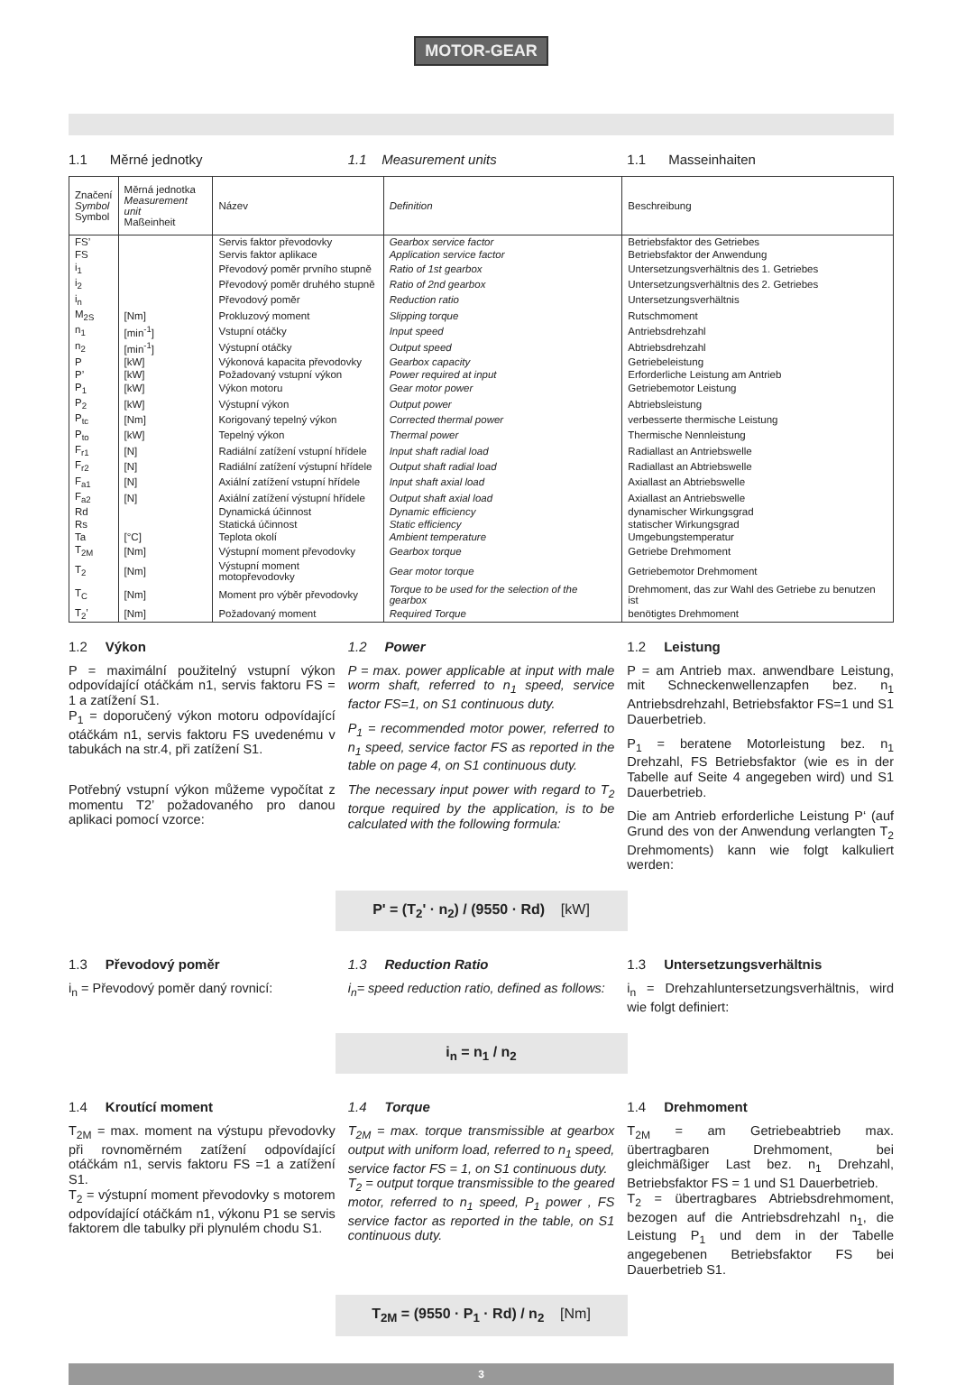MOTOR-GEAR
1.1 Měrné jednotky 1.1 Measurement units 1.1 Masseinhaiten
| Značení Symbol Symbol | Měrná jednotka Measurement unit Maßeinheit | Název | Definition | Beschreibung |
| --- | --- | --- | --- | --- |
| FS’ | | Servis faktor převodovky | Gearbox service factor | Betriebsfaktor des Getriebes |
| FS | | Servis faktor aplikace | Application service factor | Betriebsfaktor der Anwendung |
| i<sub>1</sub> | | Převodový poměr prvního stupně | Ratio of 1st gearbox | Untersetzungsverhältnis des 1. Getriebes |
| i<sub>2</sub> | | Převodový poměr druhého stupně | Ratio of 2nd gearbox | Untersetzungsverhältnis des 2. Getriebes |
| i<sub>n</sub> | | Převodový poměr | Reduction ratio | Untersetzungsverhältnis |
| M<sub>2S</sub> | [Nm] | Prokluzový moment | Slipping torque | Rutschmoment |
| n<sub>1</sub> | [min<sup>-1</sup>] | Vstupní otáčky | Input speed | Antriebsdrehzahl |
| n<sub>2</sub> | [min<sup>-1</sup>] | Výstupní otáčky | Output speed | Abtriebsdrehzahl |
| P | [kW] | Výkonová kapacita převodovky | Gearbox capacity | Getriebeleistung |
| P’ | [kW] | Požadovaný vstupní výkon | Power required at input | Erforderliche Leistung am Antrieb |
| P<sub>1</sub> | [kW] | Výkon motoru | Gear motor power | Getriebemotor Leistung |
| P<sub>2</sub> | [kW] | Výstupní výkon | Output power | Abtriebsleistung |
| P<sub>tc</sub> | [Nm] | Korigovaný tepelný výkon | Corrected thermal power | verbesserte thermische Leistung |
| P<sub>to</sub> | [kW] | Tepelný výkon | Thermal power | Thermische Nennleistung |
| F<sub>r1</sub> | [N] | Radiální zatížení vstupní hřídele | Input shaft radial load | Radiallast an Antriebswelle |
| F<sub>r2</sub> | [N] | Radiální zatížení výstupní hřídele | Output shaft radial load | Radiallast an Abtriebswelle |
| F<sub>a1</sub> | [N] | Axiální zatížení vstupní hřídele | Input shaft axial load | Axiallast an Abtriebswelle |
| F<sub>a2</sub> | [N] | Axiální zatížení výstupní hřídele | Output shaft axial load | Axiallast an Antriebswelle |
| Rd | | Dynamická účinnost | Dynamic efficiency | dynamischer Wirkungsgrad |
| Rs | | Statická účinnost | Static efficiency | statischer Wirkungsgrad |
| Ta | [°C] | Teplota okolí | Ambient temperature | Umgebungstemperatur |
| T<sub>2M</sub> | [Nm] | Výstupní moment převodovky | Gearbox torque | Getriebe Drehmoment |
| T<sub>2</sub> | [Nm] | Výstupní moment motopřevodovky | Gear motor torque | Getriebemotor Drehmoment |
| T<sub>C</sub> | [Nm] | Moment pro výběr převodovky | Torque to be used for the selection of the gearbox | Drehmoment, das zur Wahl des Getriebe zu benutzen ist |
| T<sub>2</sub>’ | [Nm] | Požadovaný moment | Required Torque | benötigtes Drehmoment |
1.2 Výkon
P = maximální použitelný vstupní výkon odpovídající otáčkám n1, servis faktoru FS = 1 a zatížení S1.
P<sub>1</sub> = doporučený výkon motoru odpovídající otáčkám n1, servis faktoru FS uvedenému v tabukách na str.4, při zatížení S1.
Potřebný vstupní výkon můžeme vypočítat z momentu T2’ požadovaného pro danou aplikaci pomocí vzorce:
1.2 Power
P = max. power applicable at input with male worm shaft, referred to n<sub>1</sub> speed, service factor FS=1, on S1 continuous duty.
P<sub>1</sub> = recommended motor power, referred to n<sub>1</sub> speed, service factor FS as reported in the table on page 4, on S1 continuous duty.
The necessary input power with regard to T<sub>2</sub> torque required by the application, is to be calculated with the following formula:
1.2 Leistung
P = am Antrieb max. anwendbare Leistung, mit Schneckenwellenzapfen bez. n<sub>1</sub> Antriebsdrehzahl, Betriebsfaktor FS=1 und S1 Dauerbetrieb.
P<sub>1</sub> = beratene Motorleistung bez. n<sub>1</sub> Drehzahl, FS Betriebsfaktor (wie es in der Tabelle auf Seite 4 angegeben wird) und S1 Dauerbetrieb.
Die am Antrieb erforderliche Leistung P‘ (auf Grund des von der Anwendung verlangten T<sub>2</sub> Drehmoments) kann wie folgt kalkuliert werden:
P' = (T<sub>2</sub>' · n<sub>2</sub>) / (9550 · Rd) [kW]
1.3 Převodový poměr
i<sub>n</sub> = Převodový poměr daný rovnicí:
1.3 Reduction Ratio
i<sub>n</sub>= speed reduction ratio, defined as follows:
1.3 Untersetzungsverhältnis
i<sub>n</sub> = Drehzahluntersetzungsverhältnis, wird wie folgt definiert:
i<sub>n</sub> = n<sub>1</sub> / n<sub>2</sub>
1.4 Kroutící moment
T<sub>2M</sub> = max. moment na výstupu převodovky při rovnoměrném zatížení odpovídající otáčkám n1, servis faktoru FS =1 a zatížení S1.
T<sub>2</sub> = výstupní moment převodovky s motorem odpovídající otáčkám n1, výkonu P1 se servis faktorem dle tabulky při plynulém chodu S1.
1.4 Torque
T<sub>2M</sub> = max. torque transmissible at gearbox output with uniform load, referred to n<sub>1</sub> speed, service factor FS = 1, on S1 continuous duty.
T<sub>2</sub> = output torque transmissible to the geared motor, referred to n<sub>1</sub> speed, P<sub>1</sub> power , FS service factor as reported in the table, on S1 continuous duty.
1.4 Drehmoment
T<sub>2M</sub> = am Getriebeabtrieb max. übertragbaren Drehmoment, bei gleichmäßiger Last bez. n<sub>1</sub> Drehzahl, Betriebsfaktor FS = 1 und S1 Dauerbetrieb.
T<sub>2</sub> = übertragbares Abtriebsdrehmoment, bezogen auf die Antriebsdrehzahl n<sub>1</sub>, die Leistung P<sub>1</sub> und dem in der Tabelle angegebenen Betriebsfaktor FS bei Dauerbetrieb S1.
T<sub>2M</sub> = (9550 · P<sub>1</sub> · Rd) / n<sub>2</sub> [Nm]
3